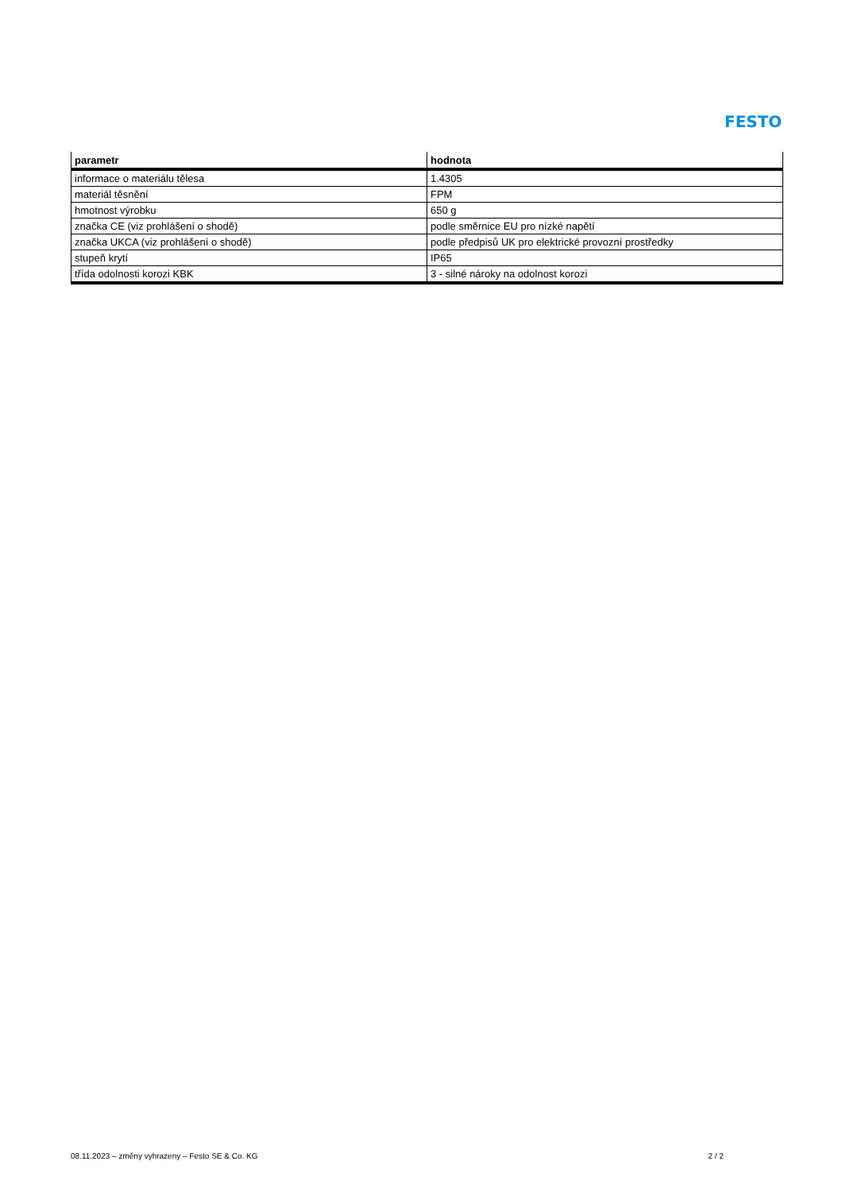FESTO
| parametr | hodnota |
| --- | --- |
| informace o materiálu tělesa | 1.4305 |
| materiál těsnění | FPM |
| hmotnost výrobku | 650 g |
| značka CE (viz prohlášení o shodě) | podle směrnice EU pro nízké napětí |
| značka UKCA (viz prohlášení o shodě) | podle předpisů UK pro elektrické provozní prostředky |
| stupeň krytí | IP65 |
| třída odolnosti korozi KBK | 3 - silné nároky na odolnost korozi |
08.11.2023 – změny vyhrazeny – Festo SE & Co. KG 2 / 2